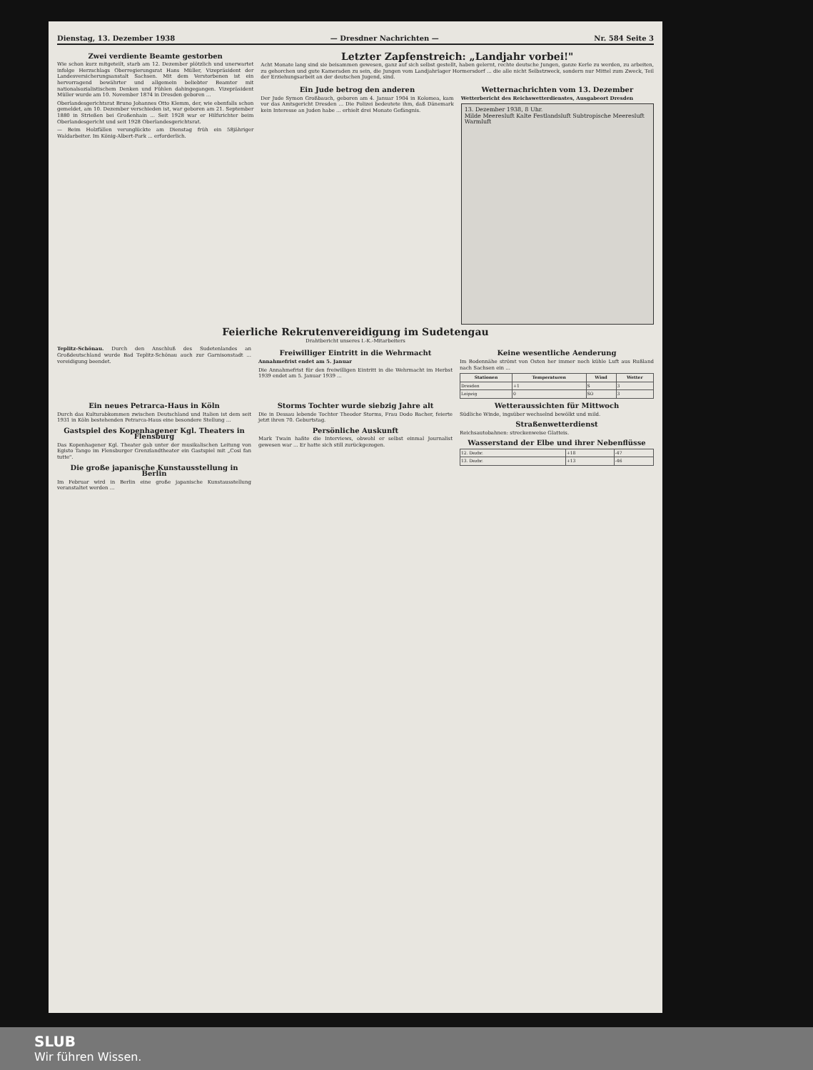Dienstag, 13. Dezember 1938 — Dresdner Nachrichten — Nr. 584 Seite 3
Zwei verdiente Beamte gestorben
Wie schon kurz mitgeteilt, starb am 12. Dezember plötzlich und unerwartet infolge Herzschlags Oberregierungsrat Hans Müller, Vizepräsident der Landesversicherungsanstalt Sachsen. Mit dem Verstorbenen ist ein hervorragend bewährter und allgemein beliebter Beamter mit nationalsozialistischem Denken und Fühlen dahingegangen. Vizepräsident Müller wurde am 10. November 1874 in Dresden geboren ...
Oberlandesgerichtsrat Bruno Johannes Otto Klemm, der, wie ebenfalls schon gemeldet, am 10. Dezember verschieden ist, war geboren am 21. September 1880 in Strießen bei Großenhain ... Seit 1928 war er Hilfsrichter beim Oberlandesgericht und seit 1928 Oberlandesgerichtsrat.
— Beim Holzfällen verunglückte am Dienstag früh ein 58jähriger Waldarbeiter. Im König-Albert-Park ... erforderlich.
Letzter Zapfenstreich: „Landjahr vorbei!"
Acht Monate lang sind sie beisammen gewesen, ganz auf sich selbst gestellt, haben gelernt, rechte deutsche Jungen, ganze Kerle zu werden, zu arbeiten, zu gehorchen und gute Kameraden zu sein, die Jungen vom Landjahrlager Hormersdorf ... die alle nicht Selbstzweck, sondern nur Mittel zum Zweck, Teil der Erziehungsarbeit an der deutschen Jugend, sind.
Ein Jude betrog den anderen
Der Jude Symon Großbauch, geboren am 4. Januar 1904 in Kolomea, kam vor das Amtsgericht Dresden ... Die Polizei bedeutete ihm, daß Dänemark kein Interesse an Juden habe ... erhielt drei Monate Gefängnis.
Wetternachrichten vom 13. Dezember
Wetterbericht des Reichswetterdienstes, Ausgabeort Dresden
13. Dezember 1938, 8 Uhr.
Milde Meeresluft Kalte Festlandsluft Subtropische Meeresluft Warmluft
Feierliche Rekrutenvereidigung im Sudetengau
Drahtbericht unseres I.-K.-Mitarbeiters
Teplitz-Schönau. Durch den Anschluß des Sudetenlandes an Großdeutschland wurde Bad Teplitz-Schönau auch zur Garnisonstadt ... vereidigung beendet.
Freiwilliger Eintritt in die Wehrmacht
Annahmefrist endet am 5. Januar
Die Annahmefrist für den freiwilligen Eintritt in die Wehrmacht im Herbst 1939 endet am 5. Januar 1939 ...
Keine wesentliche Aenderung
Im Bodennähe strömt von Osten her immer noch kühle Luft aus Rußland nach Sachsen ein ...
| Stationen | Temperaturen | Wind | Wetter |
| --- | --- | --- | --- |
| Dresden | +1 | S | 3 |
| Leipzig | 0 | SO | 3 |
Ein neues Petrarca-Haus in Köln
Durch das Kulturabkommen zwischen Deutschland und Italien ist dem seit 1931 in Köln bestehenden Petrarca-Haus eine besondere Stellung ...
Gastspiel des Kopenhagener Kgl. Theaters in Flensburg
Das Kopenhagener Kgl. Theater gab unter der musikalischen Leitung von Egisto Tango im Flensburger Grenzlandtheater ein Gastspiel mit „Cosi fan tutte".
Die große japanische Kunstausstellung in Berlin
Im Februar wird in Berlin eine große japanische Kunstausstellung veranstaltet werden ...
Storms Tochter wurde siebzig Jahre alt
Die in Dessau lebende Tochter Theodor Storms, Frau Dodo Bacher, feierte jetzt ihren 70. Geburtstag.
Persönliche Auskunft
Mark Twain haßte die Interviews, obwohl er selbst einmal Journalist gewesen war ... Er hatte sich still zurückgezogen.
Wetteraussichten für Mittwoch
Südliche Winde, ingsüber wechselnd bewölkt und mild.
Straßenwetterdienst
Reichsautobahnen: streckenweise Glatteis.
Wasserstand der Elbe und ihrer Nebenflüsse
| 12. Dezbr. | +18 | -47 |
| 13. Dezbr. | +13 | -46 |
SLUB
Wir führen Wissen.